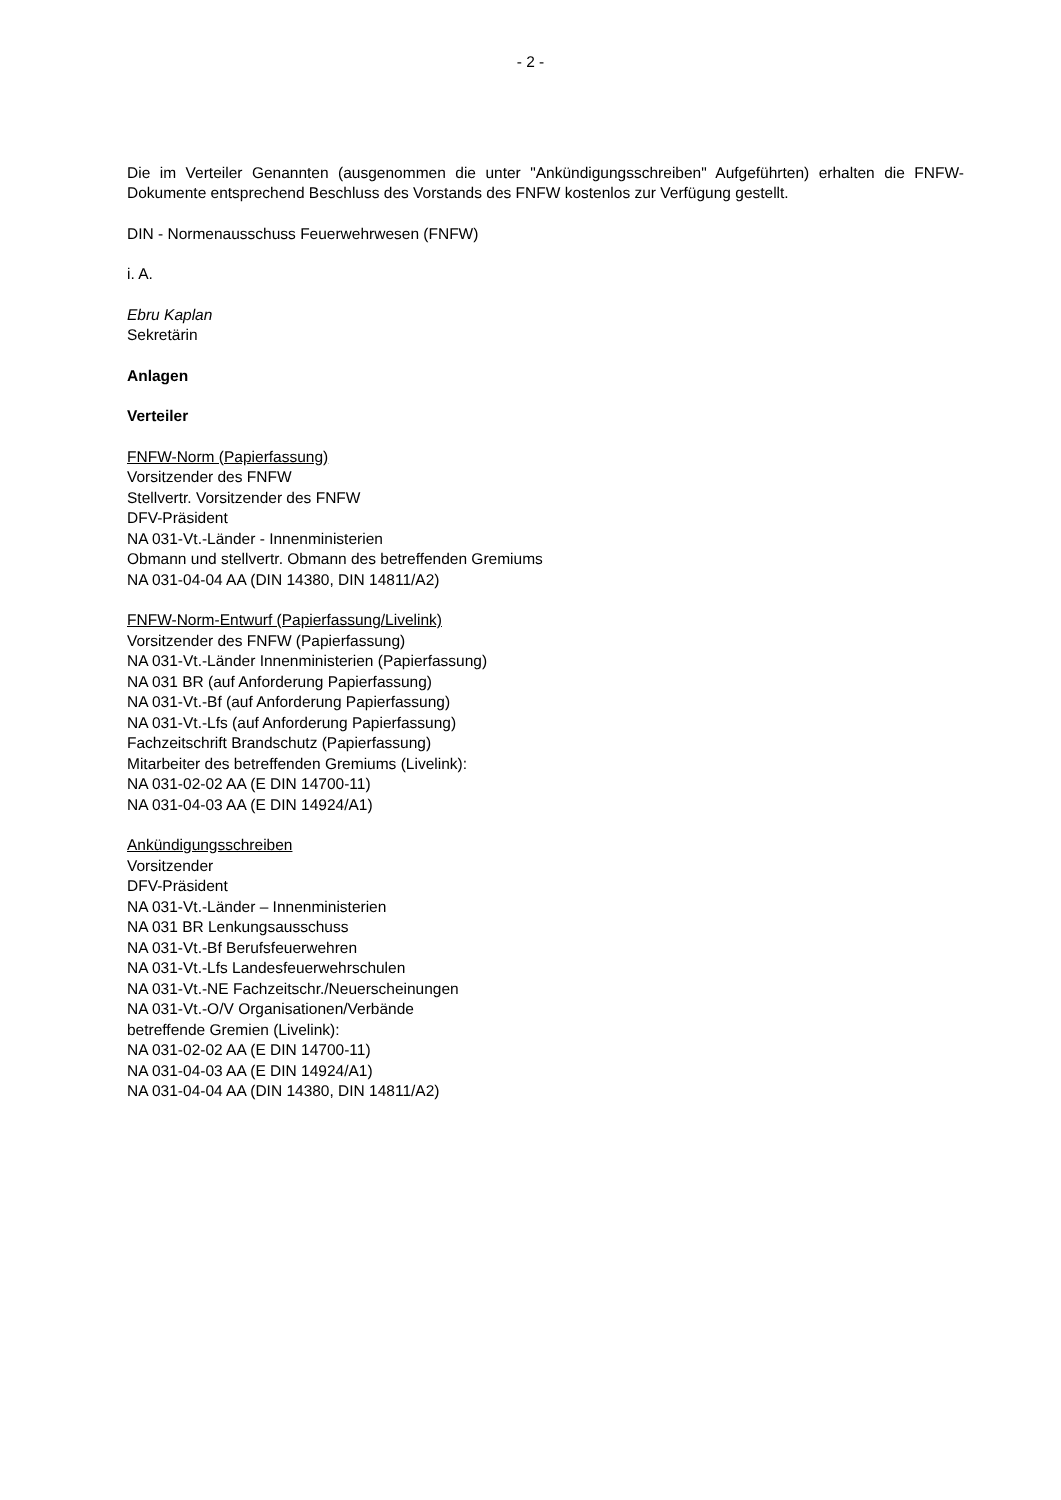- 2 -
Die im Verteiler Genannten (ausgenommen die unter "Ankündigungsschreiben" Aufgeführten) erhalten die FNFW-Dokumente entsprechend Beschluss des Vorstands des FNFW kostenlos zur Verfügung gestellt.
DIN - Normenausschuss Feuerwehrwesen (FNFW)
i. A.
Ebru Kaplan
Sekretärin
Anlagen
Verteiler
FNFW-Norm (Papierfassung)
Vorsitzender des FNFW
Stellvertr. Vorsitzender des FNFW
DFV-Präsident
NA 031-Vt.-Länder - Innenministerien
Obmann und stellvertr. Obmann des betreffenden Gremiums
NA 031-04-04 AA (DIN 14380, DIN 14811/A2)
FNFW-Norm-Entwurf (Papierfassung/Livelink)
Vorsitzender des FNFW (Papierfassung)
NA 031-Vt.-Länder Innenministerien (Papierfassung)
NA 031 BR (auf Anforderung Papierfassung)
NA 031-Vt.-Bf (auf Anforderung Papierfassung)
NA 031-Vt.-Lfs (auf Anforderung Papierfassung)
Fachzeitschrift Brandschutz (Papierfassung)
Mitarbeiter des betreffenden Gremiums (Livelink):
NA 031-02-02 AA (E DIN 14700-11)
NA 031-04-03 AA (E DIN 14924/A1)
Ankündigungsschreiben
Vorsitzender
DFV-Präsident
NA 031-Vt.-Länder – Innenministerien
NA 031 BR Lenkungsausschuss
NA 031-Vt.-Bf Berufsfeuerwehren
NA 031-Vt.-Lfs Landesfeuerwehrschulen
NA 031-Vt.-NE Fachzeitschr./Neuerscheinungen
NA 031-Vt.-O/V Organisationen/Verbände
betreffende Gremien (Livelink):
NA 031-02-02 AA (E DIN 14700-11)
NA 031-04-03 AA (E DIN 14924/A1)
NA 031-04-04 AA (DIN 14380, DIN 14811/A2)